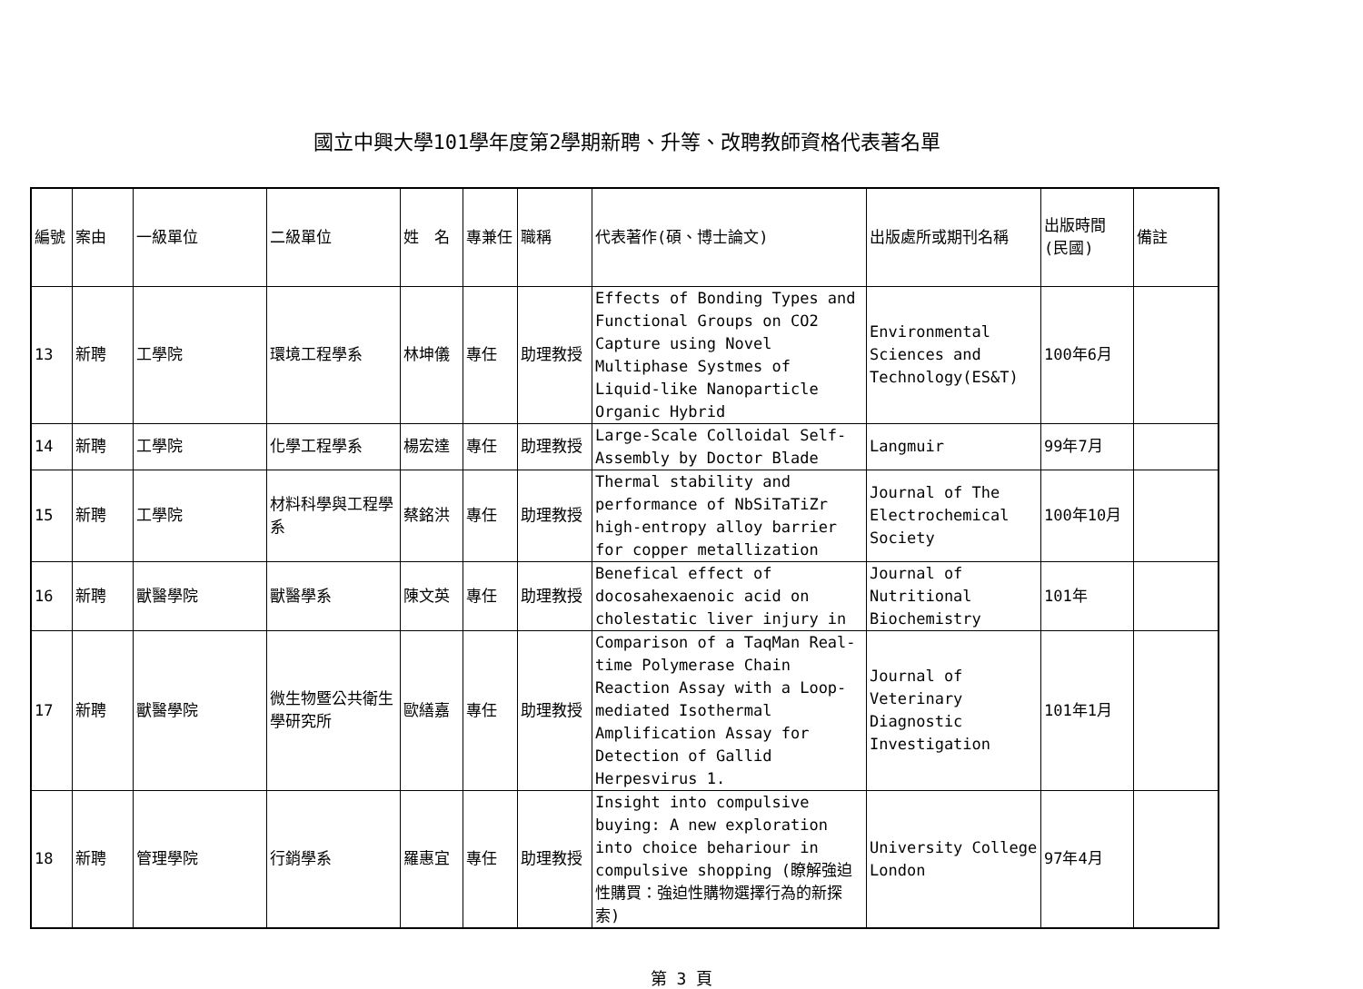國立中興大學101學年度第2學期新聘、升等、改聘教師資格代表著名單
| 編號 | 案由 | 一級單位 | 二級單位 | 姓 名 | 專兼任 | 職稱 | 代表著作(碩、博士論文) | 出版處所或期刊名稱 | 出版時間(民國) | 備註 |
| --- | --- | --- | --- | --- | --- | --- | --- | --- | --- | --- |
| 13 | 新聘 | 工學院 | 環境工程學系 | 林坤儀 | 專任 | 助理教授 | Effects of Bonding Types and Functional Groups on CO2 Capture using Novel Multiphase Systmes of Liquid-like Nanoparticle Organic Hybrid | Environmental Sciences and Technology(ES&T) | 100年6月 | |
| 14 | 新聘 | 工學院 | 化學工程學系 | 楊宏達 | 專任 | 助理教授 | Large-Scale Colloidal Self-Assembly by Doctor Blade | Langmuir | 99年7月 | |
| 15 | 新聘 | 工學院 | 材料科學與工程學系 | 蔡銘洪 | 專任 | 助理教授 | Thermal stability and performance of NbSiTaTiZr high-entropy alloy barrier for copper metallization | Journal of The Electrochemical Society | 100年10月 | |
| 16 | 新聘 | 獸醫學院 | 獸醫學系 | 陳文英 | 專任 | 助理教授 | Benefical effect of docosahexaenoic acid on cholestatic liver injury in | Journal of Nutritional Biochemistry | 101年 | |
| 17 | 新聘 | 獸醫學院 | 微生物暨公共衛生學研究所 | 歐繕嘉 | 專任 | 助理教授 | Comparison of a TaqMan Real-time Polymerase Chain Reaction Assay with a Loop-mediated Isothermal Amplification Assay for Detection of Gallid Herpesvirus 1. | Journal of Veterinary Diagnostic Investigation | 101年1月 | |
| 18 | 新聘 | 管理學院 | 行銷學系 | 羅惠宜 | 專任 | 助理教授 | Insight into compulsive buying: A new exploration into choice behariour in compulsive shopping (瞭解強迫性購買：強迫性購物選擇行為的新探索) | University College London | 97年4月 | |
第 3 頁